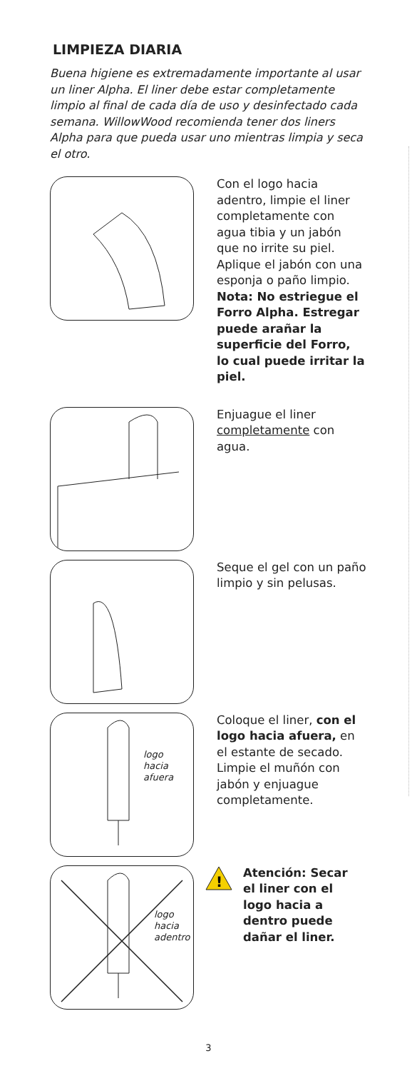LIMPIEZA DIARIA
Buena higiene es extremadamente importante al usar un liner Alpha. El liner debe estar completamente limpio al final de cada día de uso y desinfectado cada semana. WillowWood recomienda tener dos liners Alpha para que pueda usar uno mientras limpia y seca el otro.
Con el logo hacia adentro, limpie el liner completamente con agua tibia y un jabón que no irrite su piel. Aplique el jabón con una esponja o paño limpio.
Nota: No estriegue el Forro Alpha. Estregar puede arañar la superficie del Forro, lo cual puede irritar la piel.
Enjuague el liner completamente con agua.
Seque el gel con un paño limpio y sin pelusas.
logo
hacia
afuera
Coloque el liner, con el logo hacia afuera, en el estante de secado. Limpie el muñón con jabón y enjuague completamente.
logo
hacia
adentro
!
Atención: Secar el liner con el logo hacia a dentro puede dañar el liner.
3